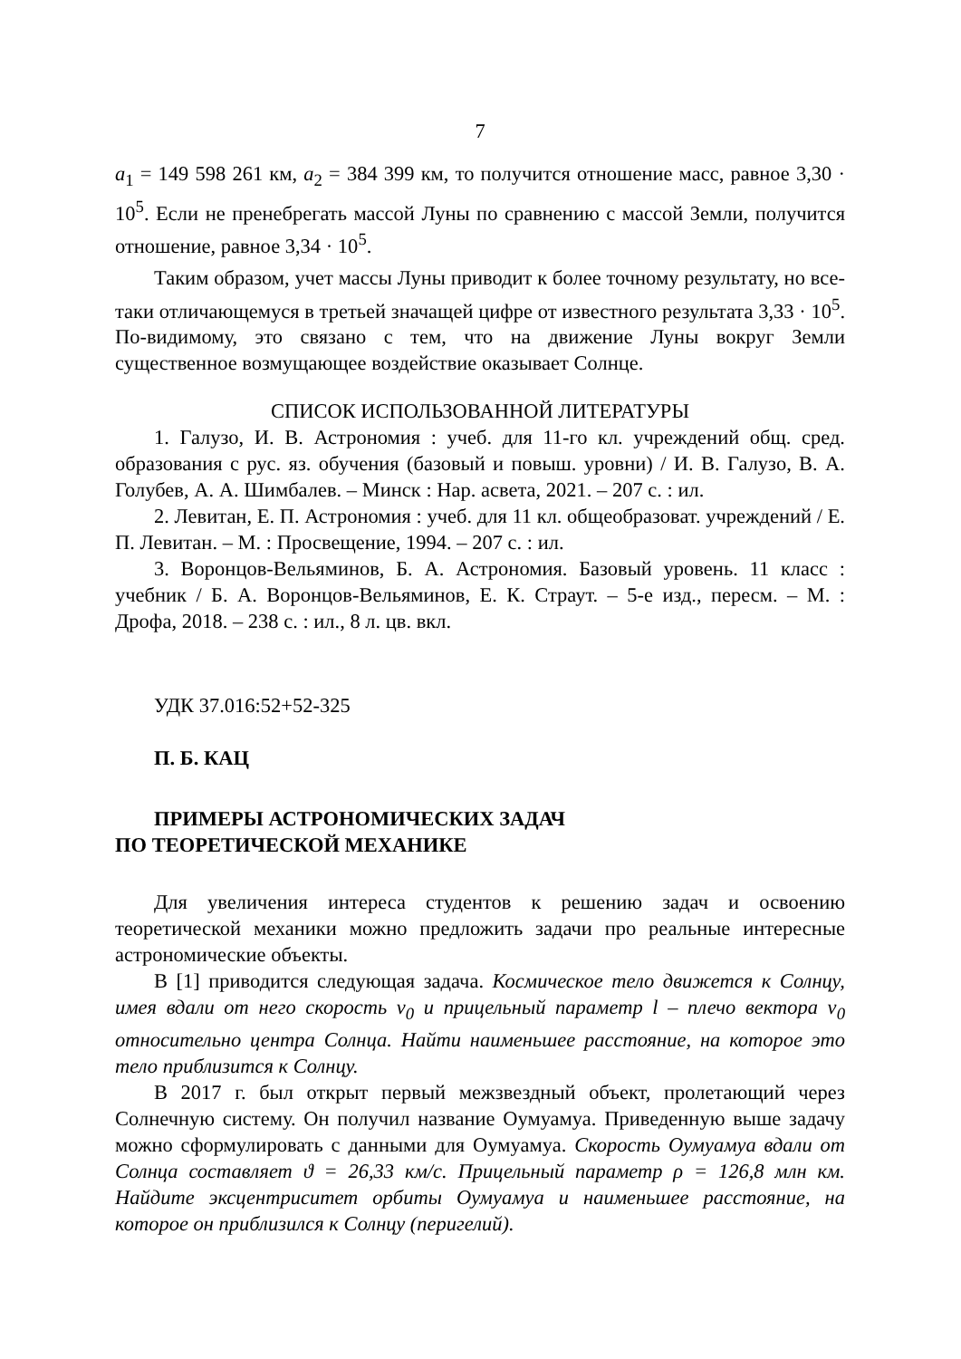7
a<sub>1</sub> = 149 598 261 км, a<sub>2</sub> = 384 399 км, то получится отношение масс, равное 3,30 · 10<sup>5</sup>. Если не пренебрегать массой Луны по сравнению с массой Земли, получится отношение, равное 3,34 · 10<sup>5</sup>.
Таким образом, учет массы Луны приводит к более точному результату, но все-таки отличающемуся в третьей значащей цифре от известного результата 3,33 · 10<sup>5</sup>. По-видимому, это связано с тем, что на движение Луны вокруг Земли существенное возмущающее воздействие оказывает Солнце.
СПИСОК ИСПОЛЬЗОВАННОЙ ЛИТЕРАТУРЫ
1. Галузо, И. В. Астрономия : учеб. для 11-го кл. учреждений общ. сред. образования с рус. яз. обучения (базовый и повыш. уровни) / И. В. Галузо, В. А. Голубев, А. А. Шимбалев. – Минск : Нар. асвета, 2021. – 207 с. : ил.
2. Левитан, Е. П. Астрономия : учеб. для 11 кл. общеобразоват. учреждений / Е. П. Левитан. – М. : Просвещение, 1994. – 207 с. : ил.
3. Воронцов-Вельяминов, Б. А. Астрономия. Базовый уровень. 11 класс : учебник / Б. А. Воронцов-Вельяминов, Е. К. Страут. – 5-е изд., пересм. – М. : Дрофа, 2018. – 238 с. : ил., 8 л. цв. вкл.
УДК 37.016:52+52-325
П. Б. КАЦ
ПРИМЕРЫ АСТРОНОМИЧЕСКИХ ЗАДАЧ
ПО ТЕОРЕТИЧЕСКОЙ МЕХАНИКЕ
Для увеличения интереса студентов к решению задач и освоению теоретической механики можно предложить задачи про реальные интересные астрономические объекты.
В [1] приводится следующая задача. Космическое тело движется к Солнцу, имея вдали от него скорость v<sub>0</sub> и прицельный параметр l – плечо вектора v<sub>0</sub> относительно центра Солнца. Найти наименьшее расстояние, на которое это тело приблизится к Солнцу.
В 2017 г. был открыт первый межзвездный объект, пролетающий через Солнечную систему. Он получил название Оумуамуа. Приведенную выше задачу можно сформулировать с данными для Оумуамуа. Скорость Оумуамуа вдали от Солнца составляет ϑ = 26,33 км/с. Прицельный параметр ρ = 126,8 млн км. Найдите эксцентриситет орбиты Оумуамуа и наименьшее расстояние, на которое он приблизился к Солнцу (перигелий).